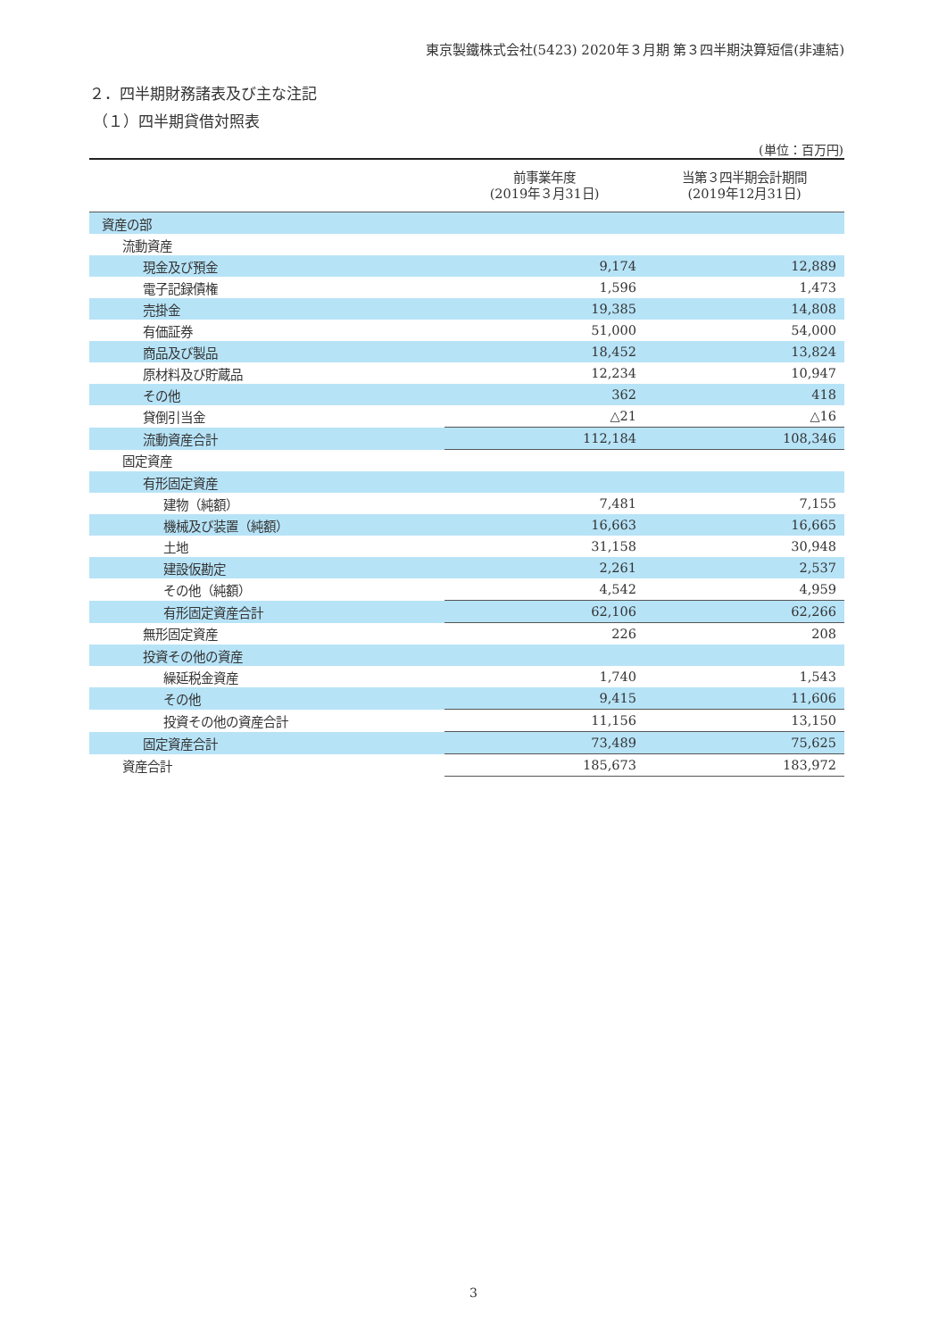東京製鐵株式会社(5423) 2020年３月期 第３四半期決算短信(非連結)
２．四半期財務諸表及び主な注記
（１）四半期貸借対照表
(単位：百万円)
| | 前事業年度 (2019年３月31日) | 当第３四半期会計期間 (2019年12月31日) |
| --- | --- | --- |
| 資産の部 | | |
| 流動資産 | | |
| 現金及び預金 | 9,174 | 12,889 |
| 電子記録債権 | 1,596 | 1,473 |
| 売掛金 | 19,385 | 14,808 |
| 有価証券 | 51,000 | 54,000 |
| 商品及び製品 | 18,452 | 13,824 |
| 原材料及び貯蔵品 | 12,234 | 10,947 |
| その他 | 362 | 418 |
| 貸倒引当金 | △21 | △16 |
| 流動資産合計 | 112,184 | 108,346 |
| 固定資産 | | |
| 有形固定資産 | | |
| 建物（純額） | 7,481 | 7,155 |
| 機械及び装置（純額） | 16,663 | 16,665 |
| 土地 | 31,158 | 30,948 |
| 建設仮勘定 | 2,261 | 2,537 |
| その他（純額） | 4,542 | 4,959 |
| 有形固定資産合計 | 62,106 | 62,266 |
| 無形固定資産 | 226 | 208 |
| 投資その他の資産 | | |
| 繰延税金資産 | 1,740 | 1,543 |
| その他 | 9,415 | 11,606 |
| 投資その他の資産合計 | 11,156 | 13,150 |
| 固定資産合計 | 73,489 | 75,625 |
| 資産合計 | 185,673 | 183,972 |
3